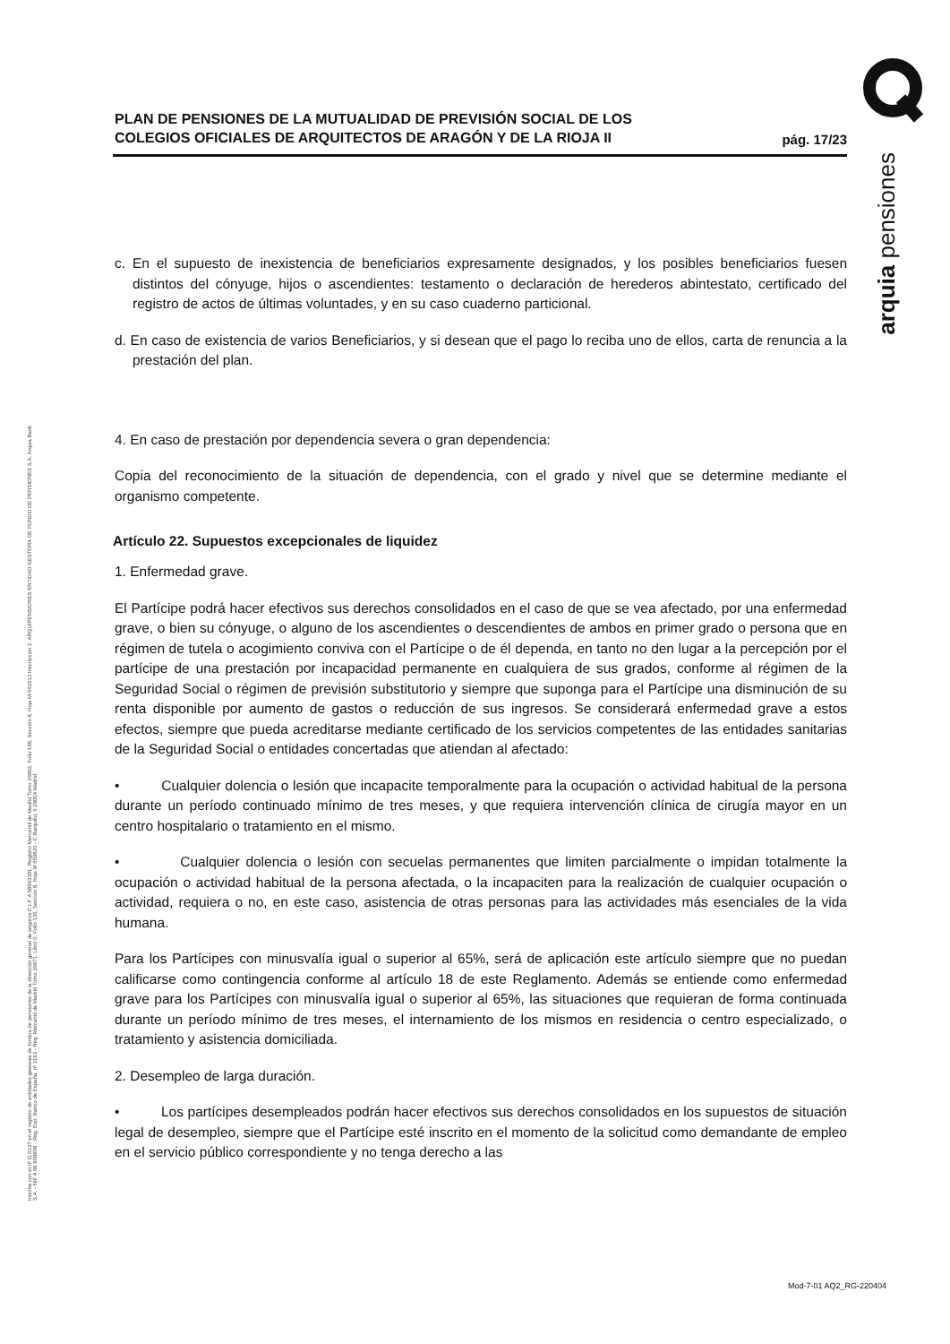PLAN DE PENSIONES DE LA MUTUALIDAD DE PREVISIÓN SOCIAL DE LOS
COLEGIOS OFICIALES DE ARQUITECTOS DE ARAGÓN Y DE LA RIOJA II
pág. 17/23
c. En el supuesto de inexistencia de beneficiarios expresamente designados, y los posibles beneficiarios fuesen distintos del cónyuge, hijos o ascendientes: testamento o declaración de herederos abintestato, certificado del registro de actos de últimas voluntades, y en su caso cuaderno particional.
d. En caso de existencia de varios Beneficiarios, y si desean que el pago lo reciba uno de ellos, carta de renuncia a la prestación del plan.
4. En caso de prestación por dependencia severa o gran dependencia:
Copia del reconocimiento de la situación de dependencia, con el grado y nivel que se determine mediante el organismo competente.
Artículo 22. Supuestos excepcionales de liquidez
1. Enfermedad grave.
El Partícipe podrá hacer efectivos sus derechos consolidados en el caso de que se vea afectado, por una enfermedad grave, o bien su cónyuge, o alguno de los ascendientes o descendientes de ambos en primer grado o persona que en régimen de tutela o acogimiento conviva con el Partícipe o de él dependa, en tanto no den lugar a la percepción por el partícipe de una prestación por incapacidad permanente en cualquiera de sus grados, conforme al régimen de la Seguridad Social o régimen de previsión substitutorio y siempre que suponga para el Partícipe una disminución de su renta disponible por aumento de gastos o reducción de sus ingresos. Se considerará enfermedad grave a estos efectos, siempre que pueda acreditarse mediante certificado de los servicios competentes de las entidades sanitarias de la Seguridad Social o entidades concertadas que atiendan al afectado:
• Cualquier dolencia o lesión que incapacite temporalmente para la ocupación o actividad habitual de la persona durante un período continuado mínimo de tres meses, y que requiera intervención clínica de cirugía mayor en un centro hospitalario o tratamiento en el mismo.
• Cualquier dolencia o lesión con secuelas permanentes que limiten parcialmente o impidan totalmente la ocupación o actividad habitual de la persona afectada, o la incapaciten para la realización de cualquier ocupación o actividad, requiera o no, en este caso, asistencia de otras personas para las actividades más esenciales de la vida humana.
Para los Partícipes con minusvalía igual o superior al 65%, será de aplicación este artículo siempre que no puedan calificarse como contingencia conforme al artículo 18 de este Reglamento. Además se entiende como enfermedad grave para los Partícipes con minusvalía igual o superior al 65%, las situaciones que requieran de forma continuada durante un período mínimo de tres meses, el internamiento de los mismos en residencia o centro especializado, o tratamiento y asistencia domiciliada.
2. Desempleo de larga duración.
• Los partícipes desempleados podrán hacer efectivos sus derechos consolidados en los supuestos de situación legal de desempleo, siempre que el Partícipe esté inscrito en el momento de la solicitud como demandante de empleo en el servicio público correspondiente y no tenga derecho a las
Inscrita con el nº G 0137 en el registro de entidades gestoras de fondos de pensiones de la dirección general de seguros C.I.F. A 58843301. Registro Mercantil de Madrid Tomo 36992, Folio 185, Sección 8, Hoja M-661013 Inscripción 2. ARQUIPENSIONES ENTIDAD GESTORA DE FONDO DE PENSIONES S.A. Arquia Bank S.A. - NIF A 08 809808 - Reg. Esp. Banco de España, nº 3183 - Reg. Mercantil de Madrid Tomo 36871, Libro 0, Folio 136, Sección 8, Hoja M 659820 - C Barquillo, 6 28004 Madrid
arquia pensiones
Mod-7-01 AQ2_RG-220404